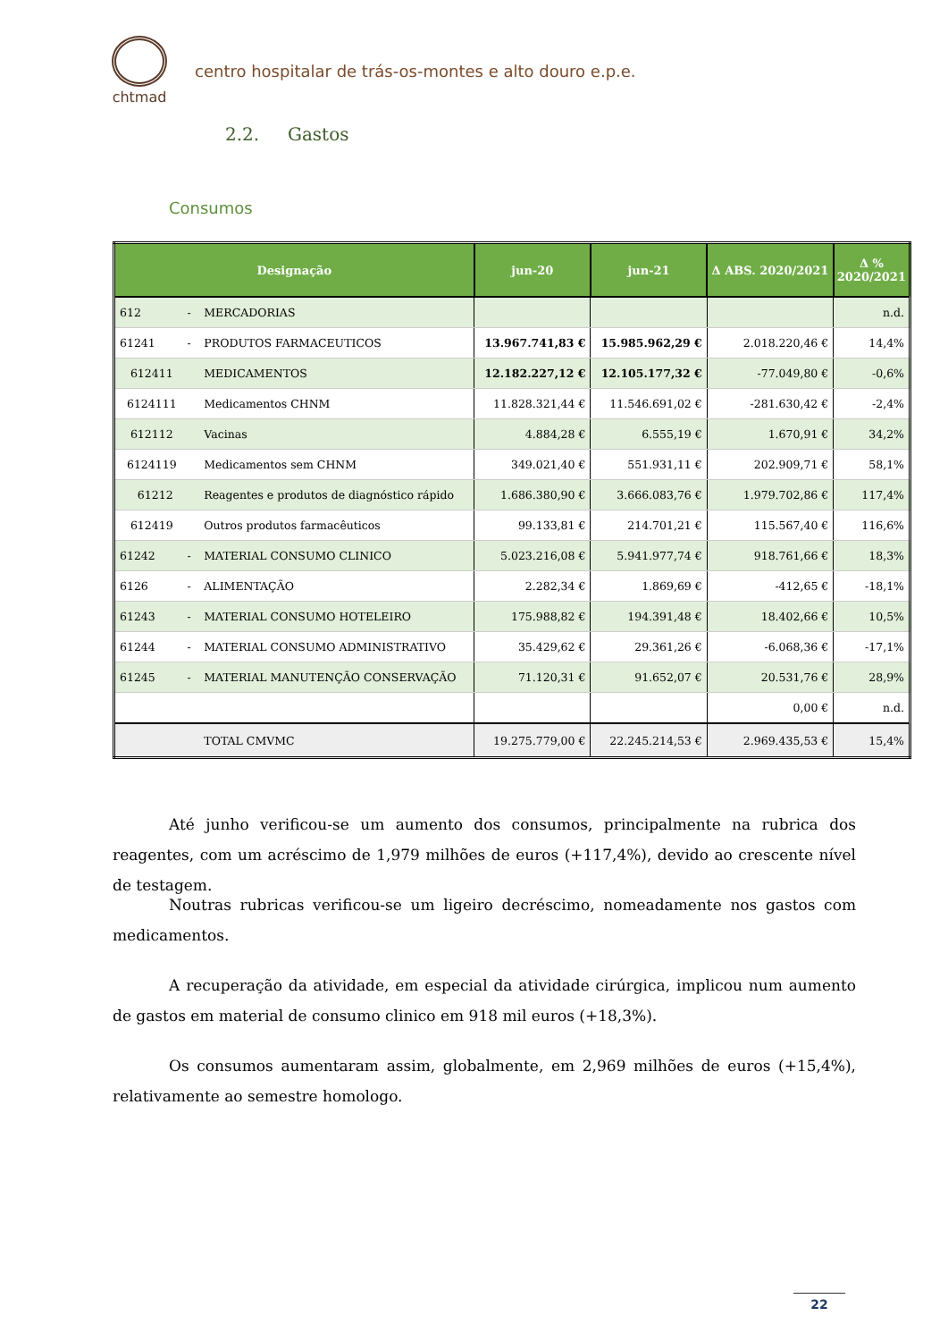chtmad
centro hospitalar de trás-os-montes e alto douro e.p.e.
2.2. Gastos
Consumos
| Designação | | jun-20 | jun-21 | Δ ABS. 2020/2021 | Δ % 2020/2021 |
| --- | --- | --- | --- | --- | --- |
| 612 - | MERCADORIAS | | | | n.d. |
| 61241 - | PRODUTOS FARMACEUTICOS | 13.967.741,83 € | 15.985.962,29 € | 2.018.220,46 € | 14,4% |
| 612411 | MEDICAMENTOS | 12.182.227,12 € | 12.105.177,32 € | -77.049,80 € | -0,6% |
| 6124111 | Medicamentos CHNM | 11.828.321,44 € | 11.546.691,02 € | -281.630,42 € | -2,4% |
| 612112 | Vacinas | 4.884,28 € | 6.555,19 € | 1.670,91 € | 34,2% |
| 6124119 | Medicamentos sem CHNM | 349.021,40 € | 551.931,11 € | 202.909,71 € | 58,1% |
| 61212 | Reagentes e produtos de diagnóstico rápido | 1.686.380,90 € | 3.666.083,76 € | 1.979.702,86 € | 117,4% |
| 612419 | Outros produtos farmacêuticos | 99.133,81 € | 214.701,21 € | 115.567,40 € | 116,6% |
| 61242 - | MATERIAL CONSUMO CLINICO | 5.023.216,08 € | 5.941.977,74 € | 918.761,66 € | 18,3% |
| 6126 - | ALIMENTAÇÃO | 2.282,34 € | 1.869,69 € | -412,65 € | -18,1% |
| 61243 - | MATERIAL CONSUMO HOTELEIRO | 175.988,82 € | 194.391,48 € | 18.402,66 € | 10,5% |
| 61244 - | MATERIAL CONSUMO ADMINISTRATIVO | 35.429,62 € | 29.361,26 € | -6.068,36 € | -17,1% |
| 61245 - | MATERIAL MANUTENÇÃO CONSERVAÇÃO | 71.120,31 € | 91.652,07 € | 20.531,76 € | 28,9% |
| | | | | 0,00 € | n.d. |
| | TOTAL CMVMC | 19.275.779,00 € | 22.245.214,53 € | 2.969.435,53 € | 15,4% |
Até junho verificou-se um aumento dos consumos, principalmente na rubrica dos reagentes, com um acréscimo de 1,979 milhões de euros (+117,4%), devido ao crescente nível de testagem.
Noutras rubricas verificou-se um ligeiro decréscimo, nomeadamente nos gastos com medicamentos.
A recuperação da atividade, em especial da atividade cirúrgica, implicou num aumento de gastos em material de consumo clinico em 918 mil euros (+18,3%).
Os consumos aumentaram assim, globalmente, em 2,969 milhões de euros (+15,4%), relativamente ao semestre homologo.
22